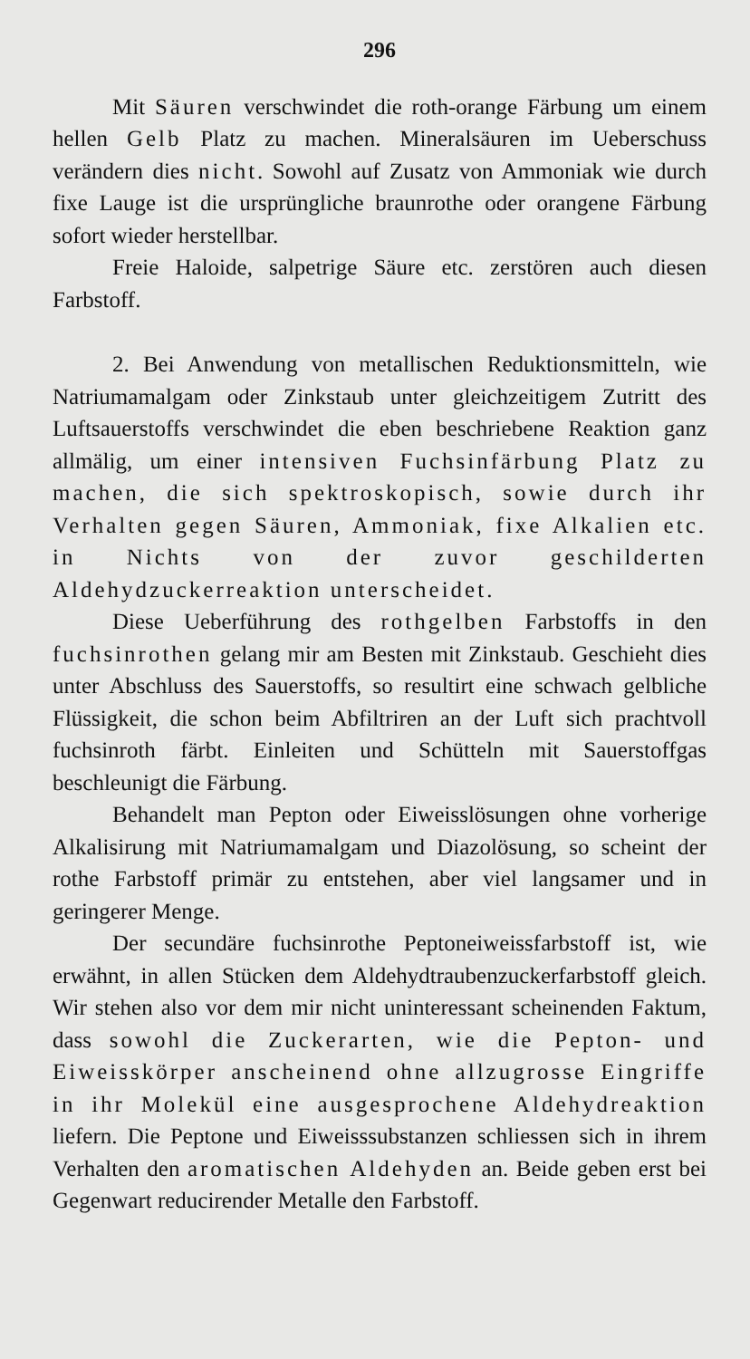296
Mit Säuren verschwindet die roth-orange Färbung um einem hellen Gelb Platz zu machen. Mineralsäuren im Ueberschuss verändern dies nicht. Sowohl auf Zusatz von Ammoniak wie durch fixe Lauge ist die ursprüngliche braunrothe oder orangene Färbung sofort wieder herstellbar.
Freie Haloide, salpetrige Säure etc. zerstören auch diesen Farbstoff.
2. Bei Anwendung von metallischen Reduktionsmitteln, wie Natriumamalgam oder Zinkstaub unter gleichzeitigem Zutritt des Luftsauerstoffs verschwindet die eben beschriebene Reaktion ganz allmälig, um einer intensiven Fuchsinfärbung Platz zu machen, die sich spektroskopisch, sowie durch ihr Verhalten gegen Säuren, Ammoniak, fixe Alkalien etc. in Nichts von der zuvor geschilderten Aldehydzuckerreaktion unterscheidet.
Diese Ueberführung des rothgelben Farbstoffs in den fuchsinrothen gelang mir am Besten mit Zinkstaub. Geschieht dies unter Abschluss des Sauerstoffs, so resultirt eine schwach gelbliche Flüssigkeit, die schon beim Abfiltriren an der Luft sich prachtvoll fuchsinroth färbt. Einleiten und Schütteln mit Sauerstoffgas beschleunigt die Färbung.
Behandelt man Pepton oder Eiweisslösungen ohne vorherige Alkalisirung mit Natriumamalgam und Diazolösung, so scheint der rothe Farbstoff primär zu entstehen, aber viel langsamer und in geringerer Menge.
Der secundäre fuchsinrothe Peptoneiweissfarbstoff ist, wie erwähnt, in allen Stücken dem Aldehydtraubenzuckerfarbstoff gleich. Wir stehen also vor dem mir nicht uninteressant scheinenden Faktum, dass sowohl die Zuckerarten, wie die Pepton- und Eiweisskörper anscheinend ohne allzugrosse Eingriffe in ihr Molekül eine ausgesprochene Aldehydreaktion liefern. Die Peptone und Eiweisssubstanzen schliessen sich in ihrem Verhalten den aromatischen Aldehyden an. Beide geben erst bei Gegenwart reducirender Metalle den Farbstoff.